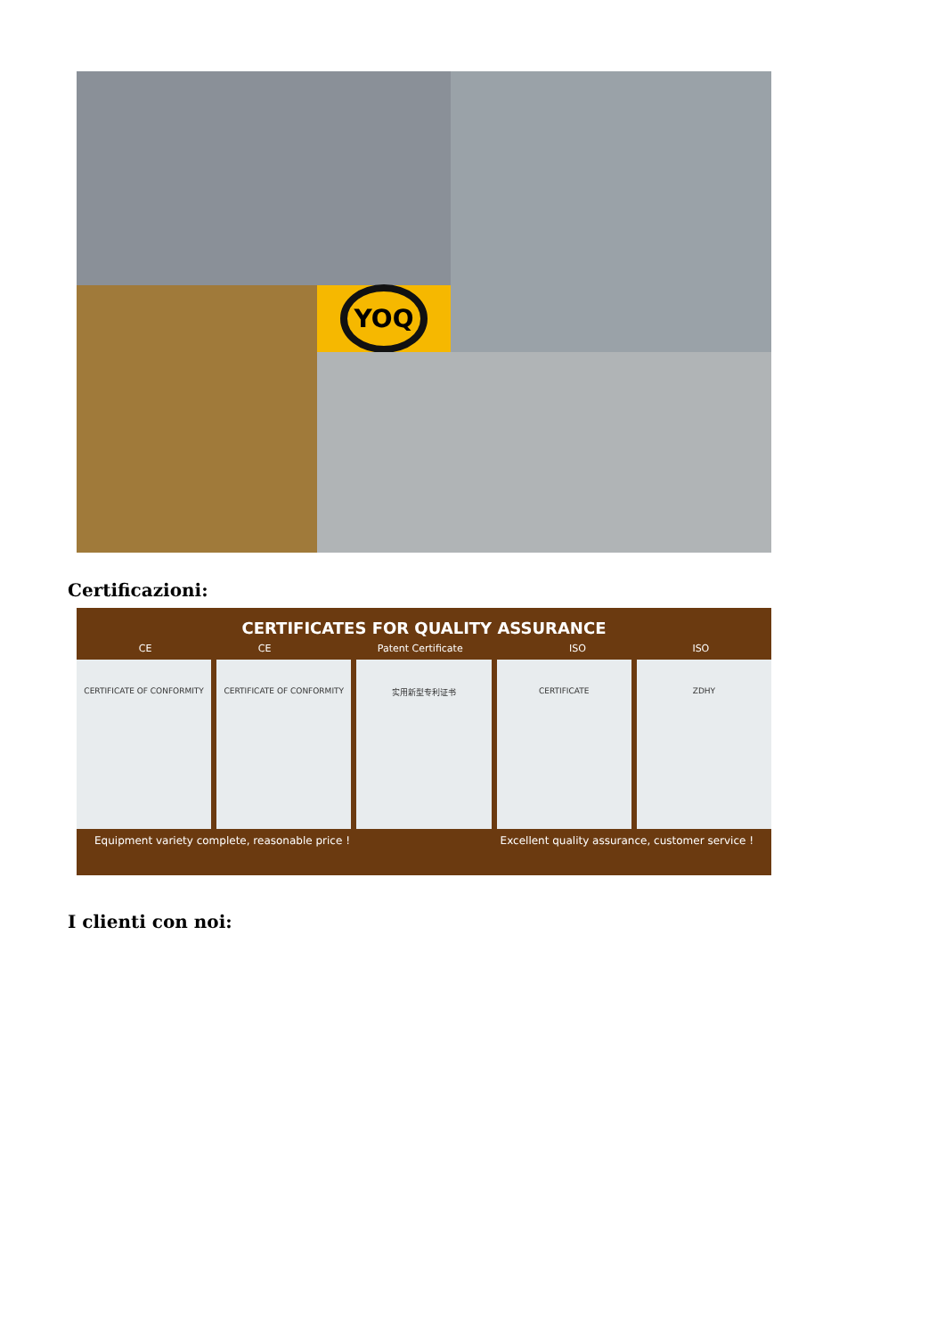YOQ
Certificazioni:
CERTIFICATES FOR QUALITY ASSURANCE
CE CE Patent Certificate ISO ISO
CERTIFICATE OF CONFORMITY CERTIFICATE OF CONFORMITY 实用新型专利证书 CERTIFICATE ZDHY
Equipment variety complete, reasonable price ! Excellent quality assurance, customer service !
I clienti con noi: